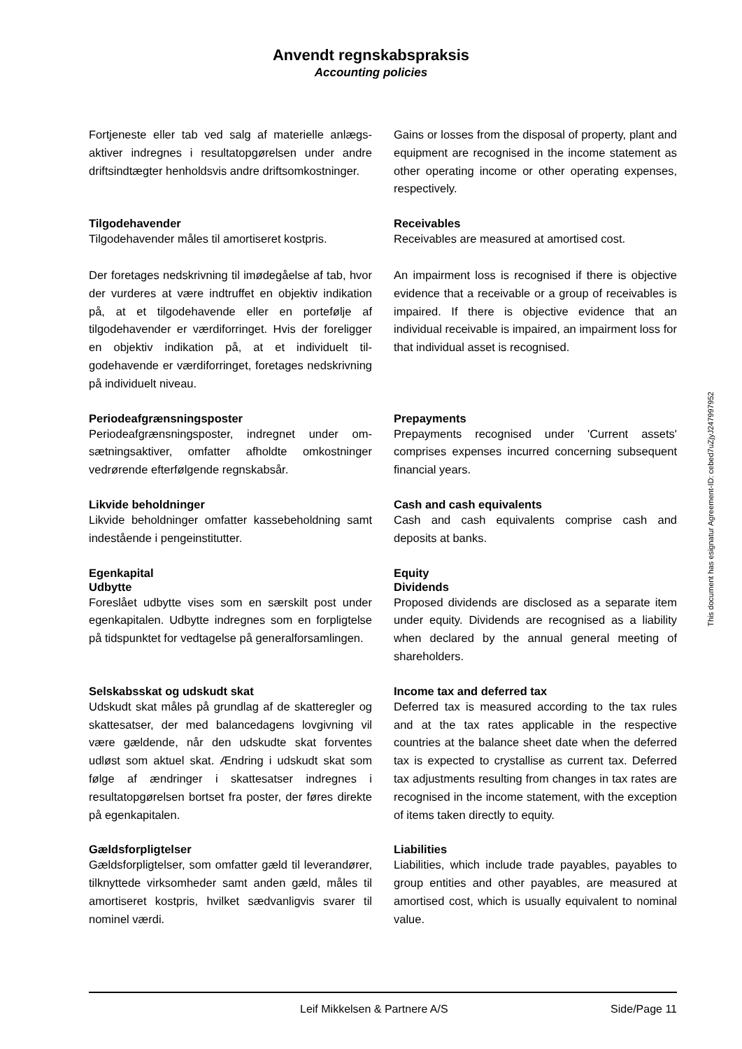Anvendt regnskabspraksis
Accounting policies
Fortjeneste eller tab ved salg af materielle anlægs­aktiver indregnes i resultatopgørelsen under andre driftsindtægter henholdsvis andre driftsomkostnin­ger.
Gains or losses from the disposal of property, plant and equipment are recognised in the income statement as other operating income or other operating expenses, respectively.
Tilgodehavender
Tilgodehavender måles til amortiseret kostpris.
Receivables
Receivables are measured at amortised cost.
Der foretages nedskrivning til imødegåelse af tab, hvor der vurderes at være indtruffet en objektiv in­dikation på, at et tilgodehavende eller en portefølje af tilgodehavender er værdiforringet. Hvis der fore­ligger en objektiv indikation på, at et individuelt til­godehavende er værdiforringet, foretages nedskriv­ning på individuelt niveau.
An impairment loss is recognised if there is objective evidence that a receivable or a group of receivables is impaired. If there is objective evidence that an individual receivable is impaired, an impairment loss for that individual asset is recognised.
Periodeafgrænsningsposter
Periodeafgrænsningsposter, indregnet under om­sætningsaktiver, omfatter afholdte omkostninger vedrørende efterfølgende regnskabsår.
Prepayments
Prepayments recognised under 'Current assets' comprises expenses incurred concerning subsequent financial years.
Likvide beholdninger
Likvide beholdninger omfatter kassebeholdning samt indestående i pengeinstitutter.
Cash and cash equivalents
Cash and cash equivalents comprise cash and deposits at banks.
Egenkapital
Udbytte
Foreslået udbytte vises som en særskilt post under egenkapitalen. Udbytte indregnes som en forplig­telse på tidspunktet for vedtagelse på generalfor­samlingen.
Equity
Dividends
Proposed dividends are disclosed as a separate item under equity. Dividends are recognised as a liability when declared by the annual general meeting of shareholders.
Selskabsskat og udskudt skat
Udskudt skat måles på grundlag af de skatteregler og skattesatser, der med balancedagens lovgiv­ning vil være gældende, når den udskudte skat for­ventes udløst som aktuel skat. Ændring i udskudt skat som følge af ændringer i skattesatser indreg­nes i resultatopgørelsen bortset fra poster, der føres direkte på egenkapitalen.
Income tax and deferred tax
Deferred tax is measured according to the tax rules and at the tax rates applicable in the respective countries at the balance sheet date when the deferred tax is expected to crystallise as current tax. Deferred tax adjustments resulting from changes in tax rates are recognised in the income statement, with the exception of items taken directly to equity.
Gældsforpligtelser
Gældsforpligtelser, som omfatter gæld til leveran­dører, tilknyttede virksomheder samt anden gæld, måles til amortiseret kostpris, hvilket sædvanligvis svarer til nominel værdi.
Liabilities
Liabilities, which include trade payables, payables to group entities and other payables, are measured at amortised cost, which is usually equivalent to nominal value.
This document has esignatur Agreement-ID: cebed7uZjyJ247997952
Leif Mikkelsen & Partnere A/S Side/Page 11